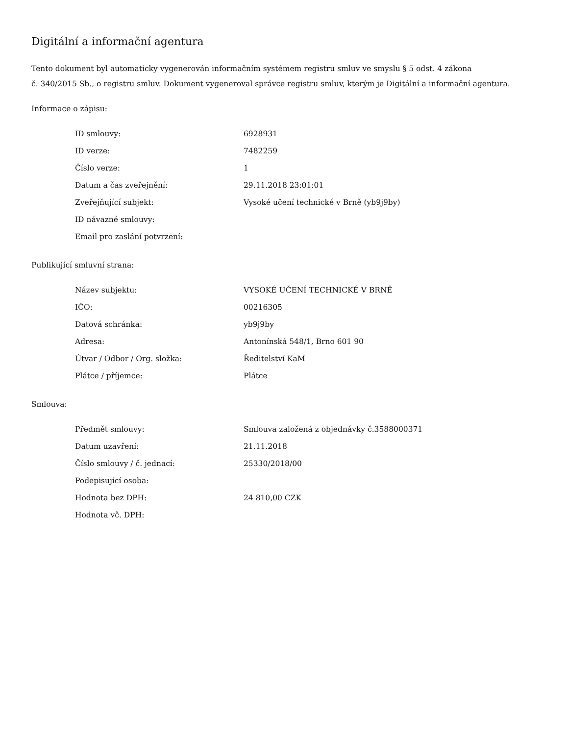Digitální a informační agentura
Tento dokument byl automaticky vygenerován informačním systémem registru smluv ve smyslu § 5 odst. 4 zákona
č. 340/2015 Sb., o registru smluv. Dokument vygeneroval správce registru smluv, kterým je Digitální a informační agentura.
Informace o zápisu:
| ID smlouvy: | 6928931 |
| ID verze: | 7482259 |
| Číslo verze: | 1 |
| Datum a čas zveřejnění: | 29.11.2018 23:01:01 |
| Zveřejňující subjekt: | Vysoké učení technické v Brně (yb9j9by) |
| ID návazné smlouvy: | |
| Email pro zaslání potvrzení: | |
Publikující smluvní strana:
| Název subjektu: | VYSOKÉ UČENÍ TECHNICKÉ V BRNĚ |
| IČO: | 00216305 |
| Datová schránka: | yb9j9by |
| Adresa: | Antonínská 548/1, Brno 601 90 |
| Útvar / Odbor / Org. složka: | Ředitelství KaM |
| Plátce / příjemce: | Plátce |
Smlouva:
| Předmět smlouvy: | Smlouva založená z objednávky č.3588000371 |
| Datum uzavření: | 21.11.2018 |
| Číslo smlouvy / č. jednací: | 25330/2018/00 |
| Podepisující osoba: | |
| Hodnota bez DPH: | 24 810,00 CZK |
| Hodnota vč. DPH: | |